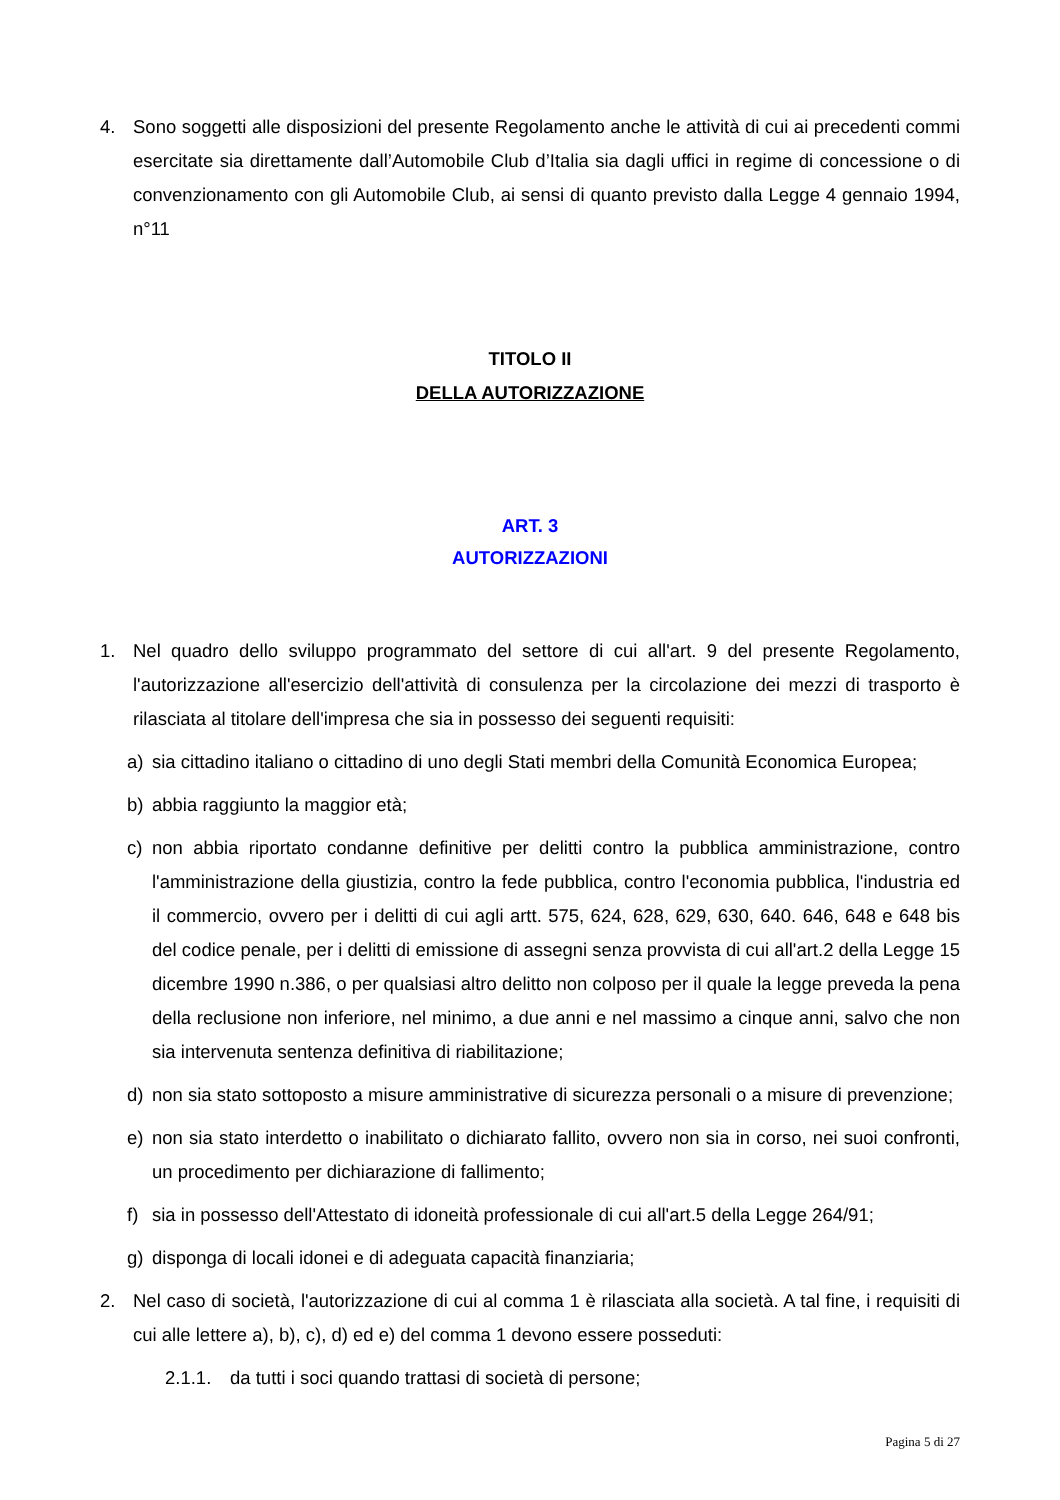4. Sono soggetti alle disposizioni del presente Regolamento anche le attività di cui ai precedenti commi esercitate sia direttamente dall’Automobile Club d’Italia sia dagli uffici in regime di concessione o di convenzionamento con gli Automobile Club, ai sensi di quanto previsto dalla Legge 4 gennaio 1994, n°11
TITOLO II
DELLA AUTORIZZAZIONE
ART. 3
AUTORIZZAZIONI
1. Nel quadro dello sviluppo programmato del settore di cui all'art. 9 del presente Regolamento, l'autorizzazione all'esercizio dell'attività di consulenza per la circolazione dei mezzi di trasporto è rilasciata al titolare dell'impresa che sia in possesso dei seguenti requisiti:
a) sia cittadino italiano o cittadino di uno degli Stati membri della Comunità Economica Europea;
b) abbia raggiunto la maggior età;
c) non abbia riportato condanne definitive per delitti contro la pubblica amministrazione, contro l'amministrazione della giustizia, contro la fede pubblica, contro l'economia pubblica, l'industria ed il commercio, ovvero per i delitti di cui agli artt. 575, 624, 628, 629, 630, 640. 646, 648 e 648 bis del codice penale, per i delitti di emissione di assegni senza provvista di cui all'art.2 della Legge 15 dicembre 1990 n.386, o per qualsiasi altro delitto non colposo per il quale la legge preveda la pena della reclusione non inferiore, nel minimo, a due anni e nel massimo a cinque anni, salvo che non sia intervenuta sentenza definitiva di riabilitazione;
d) non sia stato sottoposto a misure amministrative di sicurezza personali o a misure di prevenzione;
e) non sia stato interdetto o inabilitato o dichiarato fallito, ovvero non sia in corso, nei suoi confronti, un procedimento per dichiarazione di fallimento;
f) sia in possesso dell'Attestato di idoneità professionale di cui all'art.5 della Legge 264/91;
g) disponga di locali idonei e di adeguata capacità finanziaria;
2. Nel caso di società, l'autorizzazione di cui al comma 1 è rilasciata alla società. A tal fine, i requisiti di cui alle lettere a), b), c), d) ed e) del comma 1 devono essere posseduti:
2.1.1.
da tutti i soci quando trattasi di società di persone;
Pagina 5 di 27